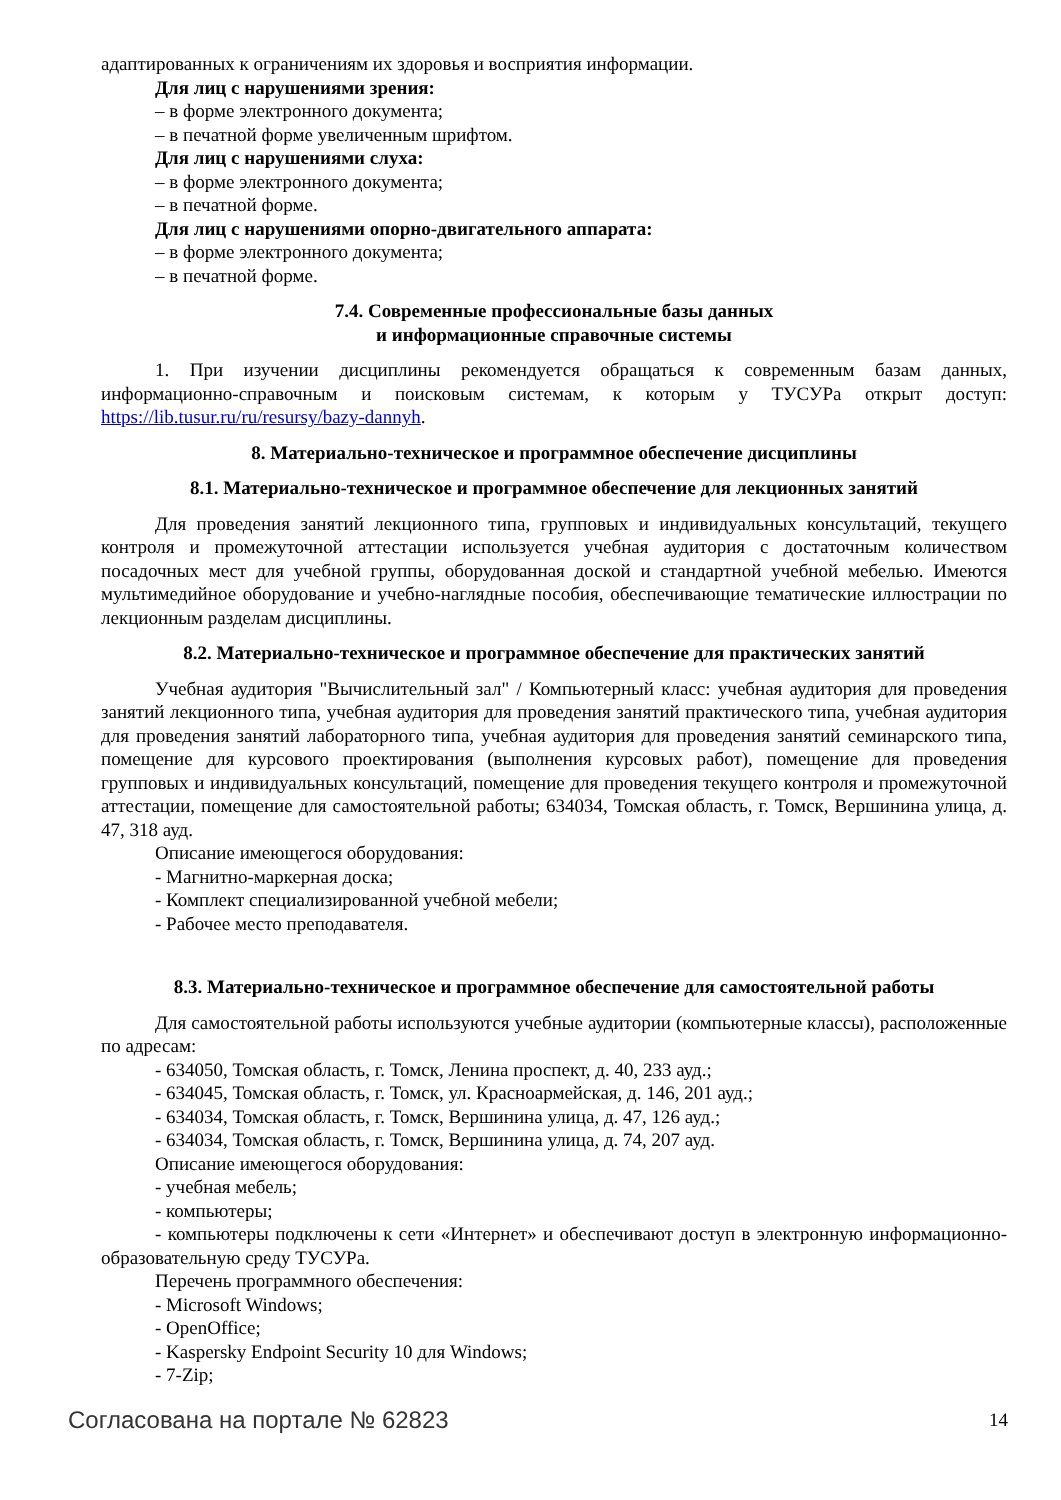адаптированных к ограничениям их здоровья и восприятия информации.
Для лиц с нарушениями зрения:
– в форме электронного документа;
– в печатной форме увеличенным шрифтом.
Для лиц с нарушениями слуха:
– в форме электронного документа;
– в печатной форме.
Для лиц с нарушениями опорно-двигательного аппарата:
– в форме электронного документа;
– в печатной форме.
7.4. Современные профессиональные базы данных
и информационные справочные системы
1. При изучении дисциплины рекомендуется обращаться к современным базам данных, информационно-справочным и поисковым системам, к которым у ТУСУРа открыт доступ: https://lib.tusur.ru/ru/resursy/bazy-dannyh.
8. Материально-техническое и программное обеспечение дисциплины
8.1. Материально-техническое и программное обеспечение для лекционных занятий
Для проведения занятий лекционного типа, групповых и индивидуальных консультаций, текущего контроля и промежуточной аттестации используется учебная аудитория с достаточным количеством посадочных мест для учебной группы, оборудованная доской и стандартной учебной мебелью. Имеются мультимедийное оборудование и учебно-наглядные пособия, обеспечивающие тематические иллюстрации по лекционным разделам дисциплины.
8.2. Материально-техническое и программное обеспечение для практических занятий
Учебная аудитория "Вычислительный зал" / Компьютерный класс: учебная аудитория для проведения занятий лекционного типа, учебная аудитория для проведения занятий практического типа, учебная аудитория для проведения занятий лабораторного типа, учебная аудитория для проведения занятий семинарского типа, помещение для курсового проектирования (выполнения курсовых работ), помещение для проведения групповых и индивидуальных консультаций, помещение для проведения текущего контроля и промежуточной аттестации, помещение для самостоятельной работы; 634034, Томская область, г. Томск, Вершинина улица, д. 47, 318 ауд.
Описание имеющегося оборудования:
- Магнитно-маркерная доска;
- Комплект специализированной учебной мебели;
- Рабочее место преподавателя.
8.3. Материально-техническое и программное обеспечение для самостоятельной работы
Для самостоятельной работы используются учебные аудитории (компьютерные классы), расположенные по адресам:
- 634050, Томская область, г. Томск, Ленина проспект, д. 40, 233 ауд.;
- 634045, Томская область, г. Томск, ул. Красноармейская, д. 146, 201 ауд.;
- 634034, Томская область, г. Томск, Вершинина улица, д. 47, 126 ауд.;
- 634034, Томская область, г. Томск, Вершинина улица, д. 74, 207 ауд.
Описание имеющегося оборудования:
- учебная мебель;
- компьютеры;
- компьютеры подключены к сети «Интернет» и обеспечивают доступ в электронную информационно-образовательную среду ТУСУРа.
Перечень программного обеспечения:
- Microsoft Windows;
- OpenOffice;
- Kaspersky Endpoint Security 10 для Windows;
- 7-Zip;
Согласована на портале № 62823 14